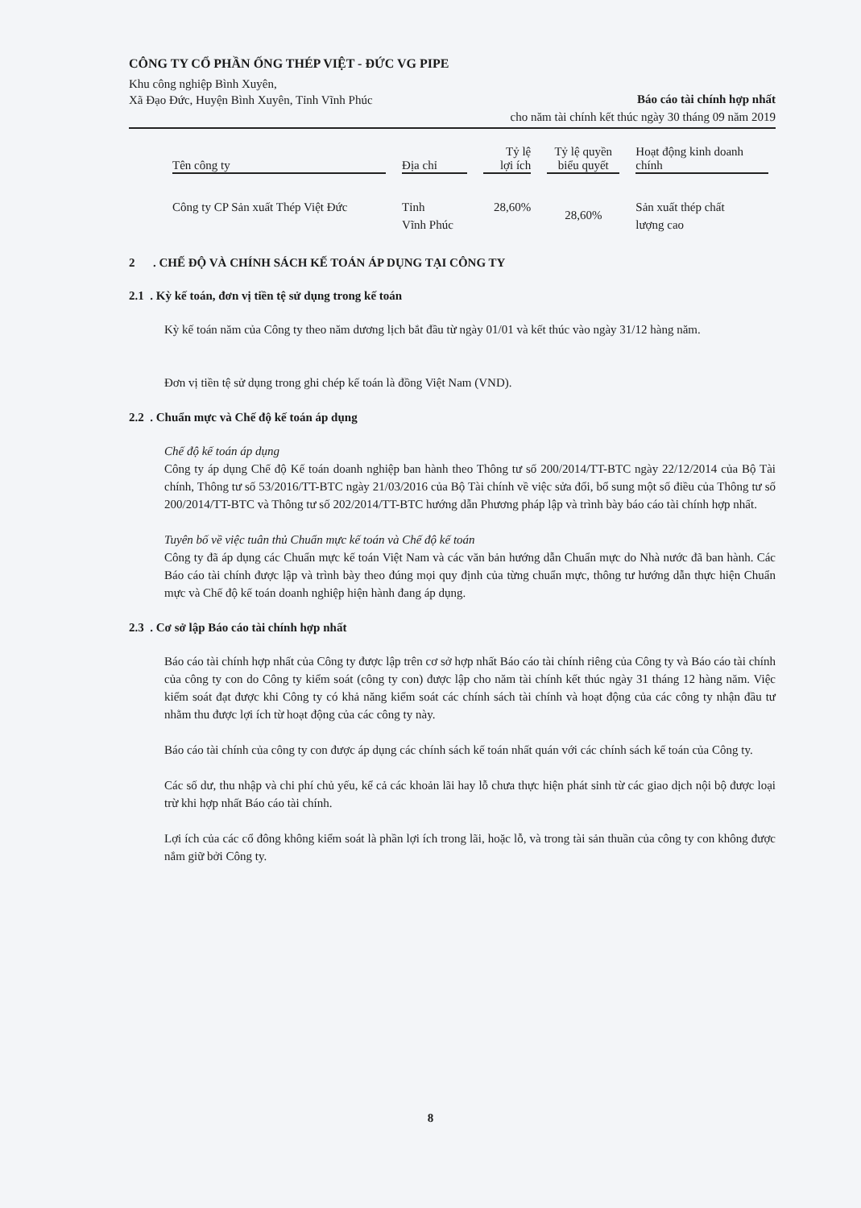CÔNG TY CỔ PHẦN ỐNG THÉP VIỆT - ĐỨC VG PIPE
Khu công nghiệp Bình Xuyên,
Xã Đạo Đức, Huyện Bình Xuyên, Tỉnh Vĩnh Phúc
Báo cáo tài chính hợp nhất
cho năm tài chính kết thúc ngày 30 tháng 09 năm 2019
| Tên công ty | Địa chỉ | Tỷ lệ lợi ích | Tỷ lệ quyền biểu quyết | Hoạt động kinh doanh chính |
| --- | --- | --- | --- | --- |
| Công ty CP Sản xuất Thép Việt Đức | Tỉnh Vĩnh Phúc | 28,60% | 28,60% | Sản xuất thép chất lượng cao |
2 . CHẾ ĐỘ VÀ CHÍNH SÁCH KẾ TOÁN ÁP DỤNG TẠI CÔNG TY
2.1 . Kỳ kế toán, đơn vị tiền tệ sử dụng trong kế toán
Kỳ kế toán năm của Công ty theo năm dương lịch bắt đầu từ ngày 01/01 và kết thúc vào ngày 31/12 hàng năm.
Đơn vị tiền tệ sử dụng trong ghi chép kế toán là đồng Việt Nam (VND).
2.2 . Chuẩn mực và Chế độ kế toán áp dụng
Chế độ kế toán áp dụng
Công ty áp dụng Chế độ Kế toán doanh nghiệp ban hành theo Thông tư số 200/2014/TT-BTC ngày 22/12/2014 của Bộ Tài chính, Thông tư số 53/2016/TT-BTC ngày 21/03/2016 của Bộ Tài chính về việc sửa đổi, bổ sung một số điều của Thông tư số 200/2014/TT-BTC và Thông tư số 202/2014/TT-BTC hướng dẫn Phương pháp lập và trình bày báo cáo tài chính hợp nhất.
Tuyên bố về việc tuân thủ Chuẩn mực kế toán và Chế độ kế toán
Công ty đã áp dụng các Chuẩn mực kế toán Việt Nam và các văn bản hướng dẫn Chuẩn mực do Nhà nước đã ban hành. Các Báo cáo tài chính được lập và trình bày theo đúng mọi quy định của từng chuẩn mực, thông tư hướng dẫn thực hiện Chuẩn mực và Chế độ kế toán doanh nghiệp hiện hành đang áp dụng.
2.3 . Cơ sở lập Báo cáo tài chính hợp nhất
Báo cáo tài chính hợp nhất của Công ty được lập trên cơ sở hợp nhất Báo cáo tài chính riêng của Công ty và Báo cáo tài chính của công ty con do Công ty kiểm soát (công ty con) được lập cho năm tài chính kết thúc ngày 31 tháng 12 hàng năm. Việc kiểm soát đạt được khi Công ty có khả năng kiểm soát các chính sách tài chính và hoạt động của các công ty nhận đầu tư nhằm thu được lợi ích từ hoạt động của các công ty này.
Báo cáo tài chính của công ty con được áp dụng các chính sách kế toán nhất quán với các chính sách kế toán của Công ty.
Các số dư, thu nhập và chi phí chủ yếu, kể cả các khoản lãi hay lỗ chưa thực hiện phát sinh từ các giao dịch nội bộ được loại trừ khi hợp nhất Báo cáo tài chính.
Lợi ích của các cổ đông không kiểm soát là phần lợi ích trong lãi, hoặc lỗ, và trong tài sản thuần của công ty con không được nắm giữ bởi Công ty.
8